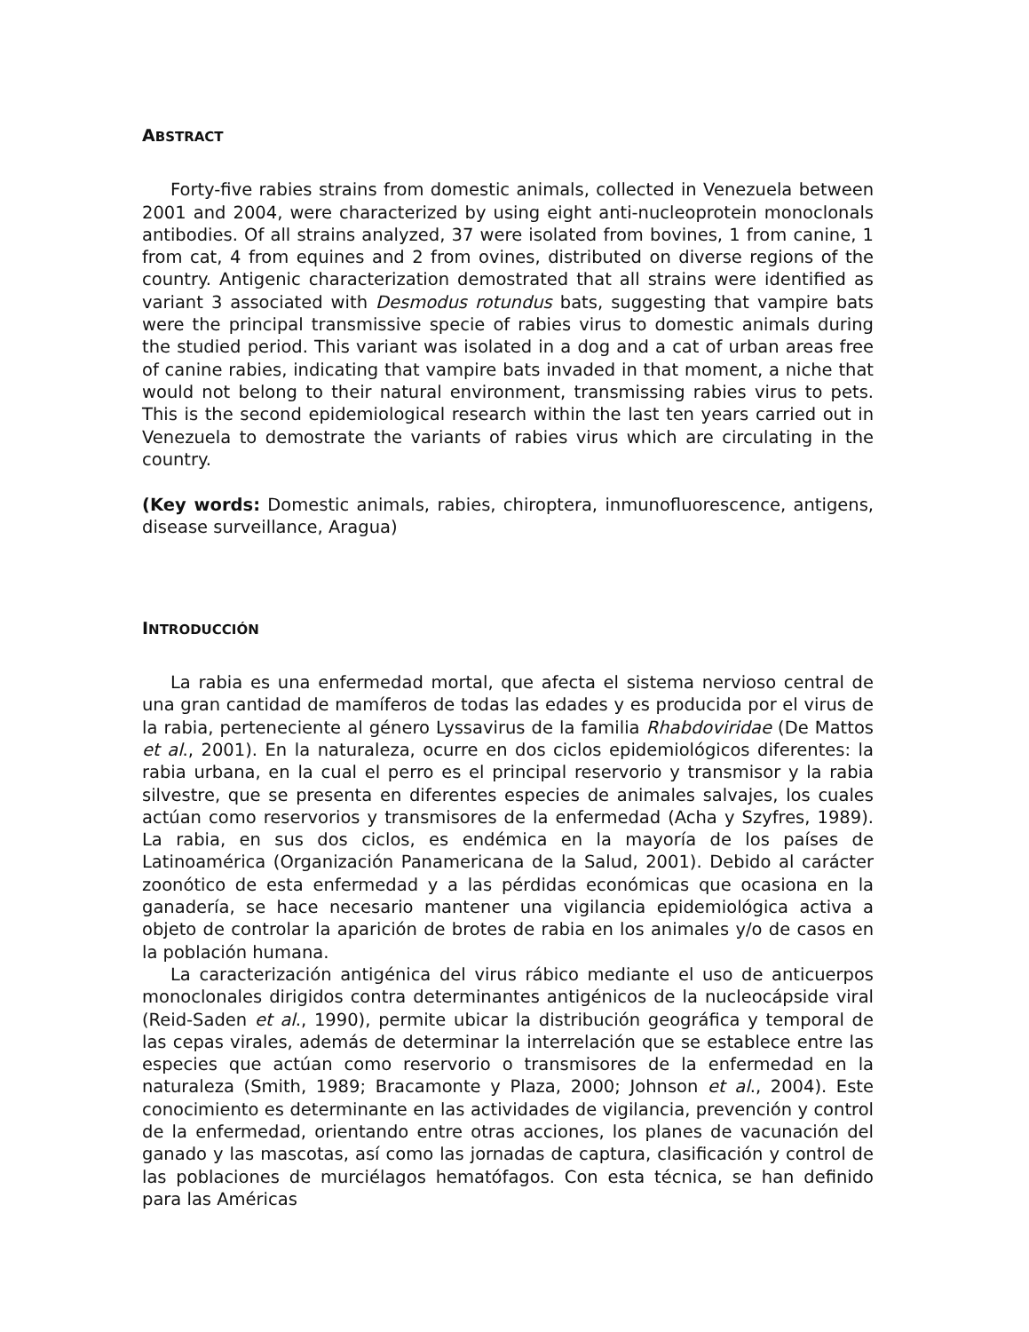ABSTRACT
Forty-five rabies strains from domestic animals, collected in Venezuela between 2001 and 2004, were characterized by using eight anti-nucleoprotein monoclonals antibodies. Of all strains analyzed, 37 were isolated from bovines, 1 from canine, 1 from cat, 4 from equines and 2 from ovines, distributed on diverse regions of the country. Antigenic characterization demostrated that all strains were identified as variant 3 associated with Desmodus rotundus bats, suggesting that vampire bats were the principal transmissive specie of rabies virus to domestic animals during the studied period. This variant was isolated in a dog and a cat of urban areas free of canine rabies, indicating that vampire bats invaded in that moment, a niche that would not belong to their natural environment, transmissing rabies virus to pets. This is the second epidemiological research within the last ten years carried out in Venezuela to demostrate the variants of rabies virus which are circulating in the country.
(Key words: Domestic animals, rabies, chiroptera, inmunofluorescence, antigens, disease surveillance, Aragua)
INTRODUCCIÓN
La rabia es una enfermedad mortal, que afecta el sistema nervioso central de una gran cantidad de mamíferos de todas las edades y es producida por el virus de la rabia, perteneciente al género Lyssavirus de la familia Rhabdoviridae (De Mattos et al., 2001). En la naturaleza, ocurre en dos ciclos epidemiológicos diferentes: la rabia urbana, en la cual el perro es el principal reservorio y transmisor y la rabia silvestre, que se presenta en diferentes especies de animales salvajes, los cuales actúan como reservorios y transmisores de la enfermedad (Acha y Szyfres, 1989). La rabia, en sus dos ciclos, es endémica en la mayoría de los países de Latinoamérica (Organización Panamericana de la Salud, 2001). Debido al carácter zoonótico de esta enfermedad y a las pérdidas económicas que ocasiona en la ganadería, se hace necesario mantener una vigilancia epidemiológica activa a objeto de controlar la aparición de brotes de rabia en los animales y/o de casos en la población humana.
La caracterización antigénica del virus rábico mediante el uso de anticuerpos monoclonales dirigidos contra determinantes antigénicos de la nucleocápside viral (Reid-Saden et al., 1990), permite ubicar la distribución geográfica y temporal de las cepas virales, además de determinar la interrelación que se establece entre las especies que actúan como reservorio o transmisores de la enfermedad en la naturaleza (Smith, 1989; Bracamonte y Plaza, 2000; Johnson et al., 2004). Este conocimiento es determinante en las actividades de vigilancia, prevención y control de la enfermedad, orientando entre otras acciones, los planes de vacunación del ganado y las mascotas, así como las jornadas de captura, clasificación y control de las poblaciones de murciélagos hematófagos. Con esta técnica, se han definido para las Américas